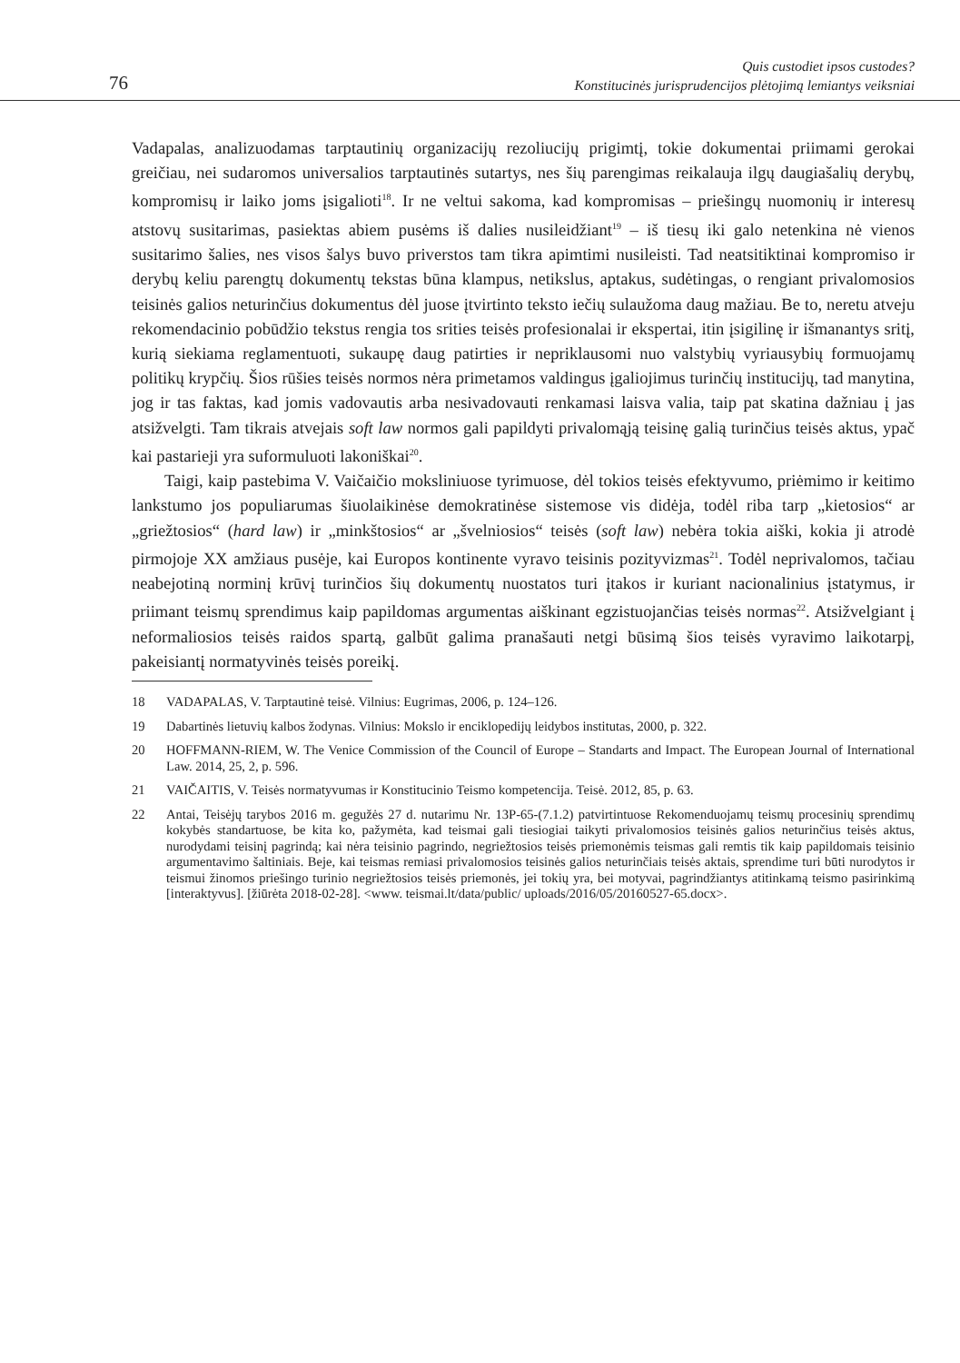76
Quis custodiet ipsos custodes?
Konstitucinės jurisprudencijos plėtojimą lemiantys veiksniai
Vadapalas, analizuodamas tarptautinių organizacijų rezoliucijų prigimtį, tokie dokumentai priimami gerokai greičiau, nei sudaromos universalios tarptautinės sutartys, nes šių parengimas reikalauja ilgų daugiašalių derybų, kompromisų ir laiko joms įsigalioti<sup>18</sup>. Ir ne veltui sakoma, kad kompromisas – priešingų nuomonių ir interesų atstovų susitarimas, pasiektas abiem pusėms iš dalies nusileidžiant<sup>19</sup> – iš tiesų iki galo netenkina nė vienos susitarimo šalies, nes visos šalys buvo priverstos tam tikra apimtimi nusileisti. Tad neatsitiktinai kompromiso ir derybų keliu parengtų dokumentų tekstas būna klampus, netikslus, aptakus, sudėtingas, o rengiant privalomosios teisinės galios neturinčius dokumentus dėl juose įtvirtinto teksto iečių sulaužoma daug mažiau. Be to, neretu atveju rekomendacinio pobūdžio tekstus rengia tos srities teisės profesionalai ir ekspertai, itin įsigilinę ir išmanantys sritį, kurią siekiama reglamentuoti, sukaupę daug patirties ir nepriklausomi nuo valstybių vyriausybių formuojamų politikų krypčių. Šios rūšies teisės normos nėra primetamos valdingus įgaliojimus turinčių institucijų, tad manytina, jog ir tas faktas, kad jomis vadovautis arba nesivadovauti renkamasi laisva valia, taip pat skatina dažniau į jas atsižvelgti. Tam tikrais atvejais soft law normos gali papildyti privalomąją teisinę galią turinčius teisės aktus, ypač kai pastarieji yra suformuluoti lakoniškai<sup>20</sup>.
Taigi, kaip pastebima V. Vaičaičio moksliniuose tyrimuose, dėl tokios teisės efektyvumo, priėmimo ir keitimo lankstumo jos populiarumas šiuolaikinėse demokratinėse sistemose vis didėja, todėl riba tarp „kietosios“ ar „griežtosios“ (hard law) ir „minkštosios“ ar „švelniosios“ teisės (soft law) nebėra tokia aiški, kokia ji atrodė pirmojoje XX amžiaus pusėje, kai Europos kontinente vyravo teisinis pozityvizmas<sup>21</sup>. Todėl neprivalomos, tačiau neabejotiną norminį krūvį turinčios šių dokumentų nuostatos turi įtakos ir kuriant nacionalinius įstatymus, ir priimant teismų sprendimus kaip papildomas argumentas aiškinant egzistuojančias teisės normas<sup>22</sup>. Atsižvelgiant į neformaliosios teisės raidos spartą, galbūt galima pranašauti netgi būsimą šios teisės vyravimo laikotarpį, pakeisiantį normatyvinės teisės poreikį.
18 VADAPALAS, V. Tarptautinė teisė. Vilnius: Eugrimas, 2006, p. 124–126.
19 Dabartinės lietuvių kalbos žodynas. Vilnius: Mokslo ir enciklopedijų leidybos institutas, 2000, p. 322.
20 HOFFMANN-RIEM, W. The Venice Commission of the Council of Europe – Standarts and Impact. The European Journal of International Law. 2014, 25, 2, p. 596.
21 VAIČAITIS, V. Teisės normatyvumas ir Konstitucinio Teismo kompetencija. Teisė. 2012, 85, p. 63.
22 Antai, Teisėjų tarybos 2016 m. gegužės 27 d. nutarimu Nr. 13P-65-(7.1.2) patvirtintuose Rekomenduojamų teismų procesinių sprendimų kokybės standartuose, be kita ko, pažymėta, kad teismai gali tiesiogiai taikyti privalomosios teisinės galios neturinčius teisės aktus, nurodydami teisinį pagrindą; kai nėra teisinio pagrindo, negriežtosios teisės priemonėmis teismas gali remtis tik kaip papildomais teisinio argumentavimo šaltiniais. Beje, kai teismas remiasi privalomosios teisinės galios neturinčiais teisės aktais, sprendime turi būti nurodytos ir teismui žinomos priešingo turinio negriežtosios teisės priemonės, jei tokių yra, bei motyvai, pagrindžiantys atitinkamą teismo pasirinkimą [interaktyvus]. [žiūrėta 2018-02-28]. <www. teismai.lt/data/public/ uploads/2016/05/20160527-65.docx>.